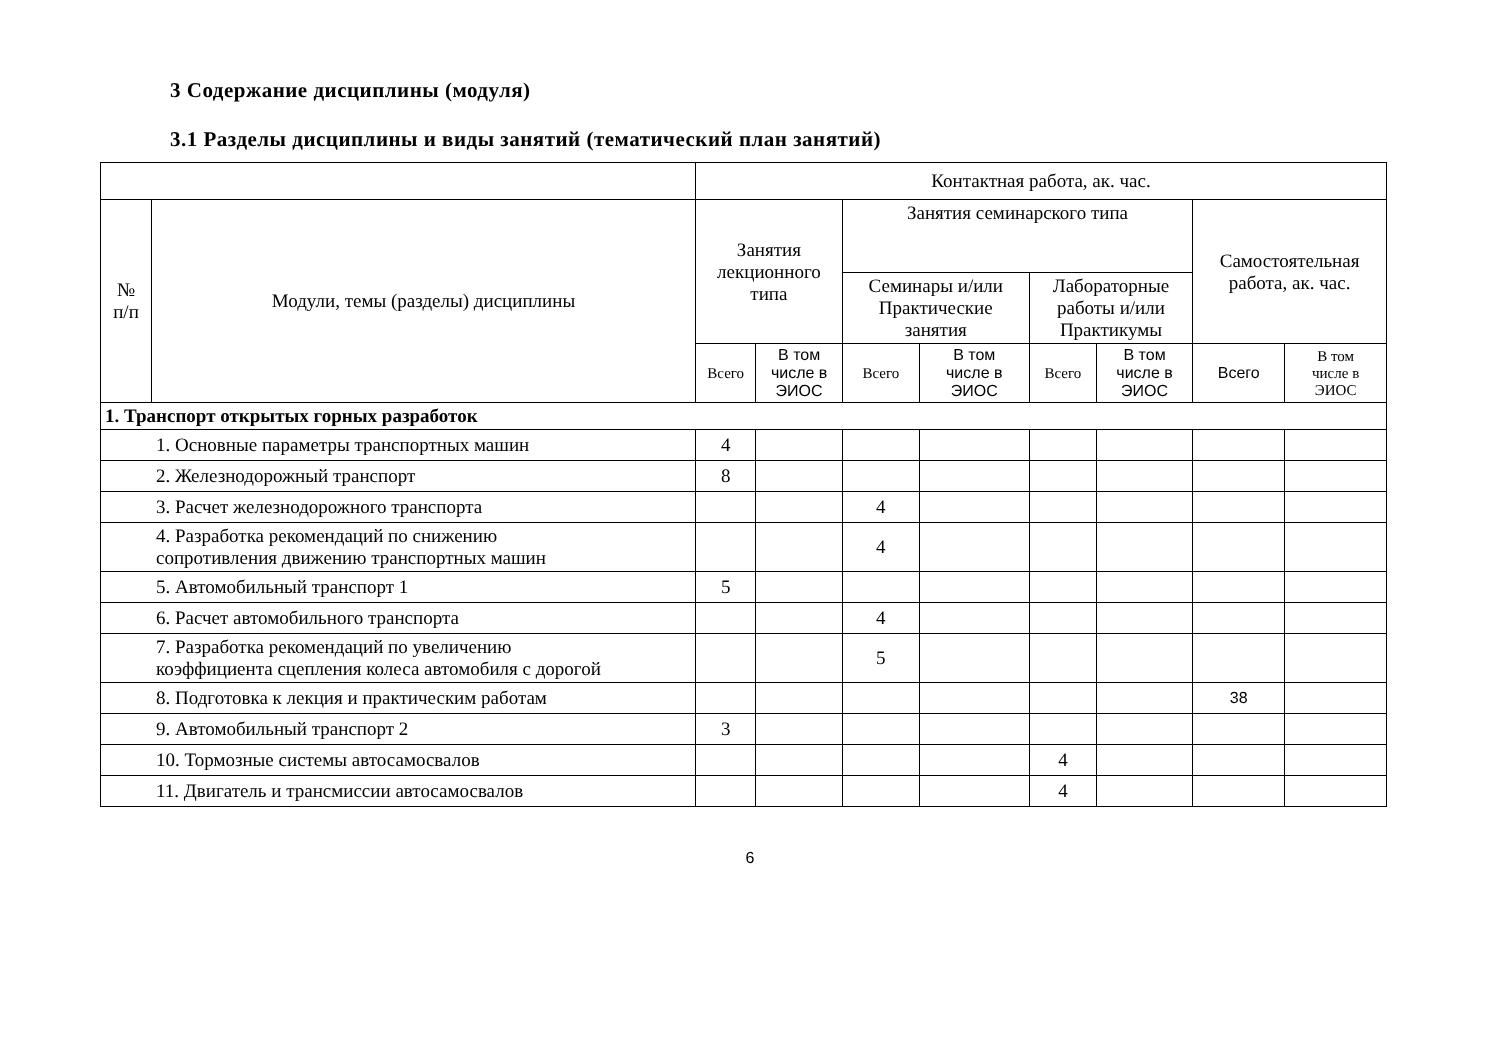3 Содержание дисциплины (модуля)
3.1 Разделы дисциплины и виды занятий (тематический план занятий)
| | | Контактная работа, ак. час. | | | | | | | |
| --- | --- | --- | --- | --- | --- | --- | --- | --- | --- |
| № п/п | Модули, темы (разделы) дисциплины | Занятия лекционного типа | | Занятия семинарского типа | | | | Самостоятельная работа, ак. час. | |
| | | | | Семинары и/или Практические занятия | | Лабораторные работы и/или Практикумы | | | |
| | | Всего | В том числе в ЭИОС | Всего | В том числе в ЭИОС | Всего | В том числе в ЭИОС | Всего | В том числе в ЭИОС |
| 1. Транспорт открытых горных разработок | | | | | | | | | |
| 1. Основные параметры транспортных машин | | 4 | | | | | | | |
| 2. Железнодорожный транспорт | | 8 | | | | | | | |
| 3. Расчет железнодорожного транспорта | | | | 4 | | | | | |
| 4. Разработка рекомендаций по снижению сопротивления движению транспортных машин | | | | 4 | | | | | |
| 5. Автомобильный транспорт 1 | | 5 | | | | | | | |
| 6. Расчет автомобильного транспорта | | | | 4 | | | | | |
| 7. Разработка рекомендаций по увеличению коэффициента сцепления колеса автомобиля с дорогой | | | | 5 | | | | | |
| 8. Подготовка к лекция и практическим работам | | | | | | | | 38 | |
| 9. Автомобильный транспорт 2 | | 3 | | | | | | | |
| 10. Тормозные системы автосамосвалов | | | | | | 4 | | | |
| 11. Двигатель и трансмиссии автосамосвалов | | | | | | 4 | | | |
6